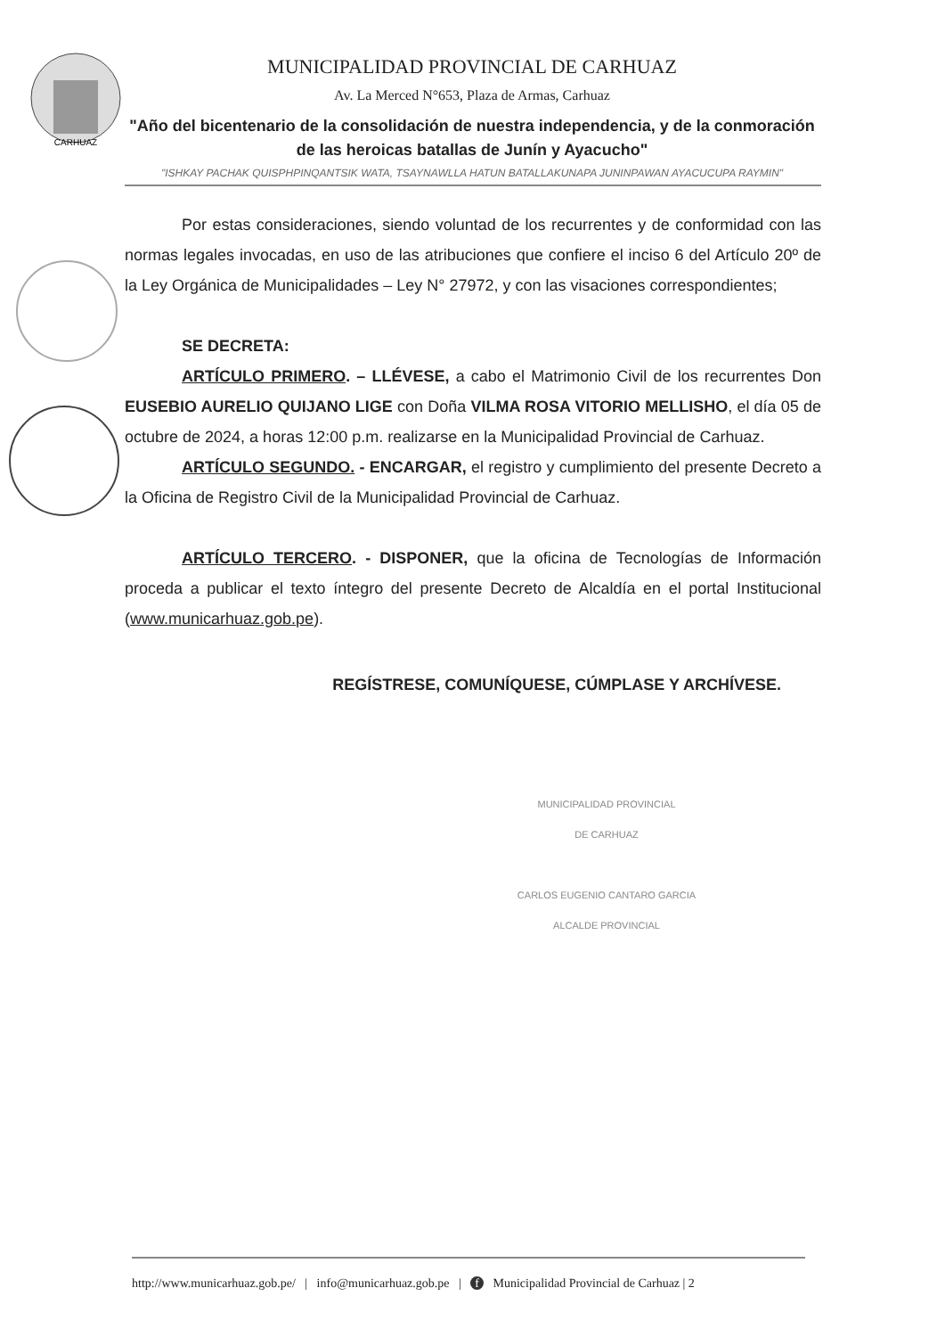CARHUAZ
MUNICIPALIDAD PROVINCIAL DE CARHUAZ
Av. La Merced N°653, Plaza de Armas, Carhuaz
"Año del bicentenario de la consolidación de nuestra independencia, y de la conmoración de las heroicas batallas de Junín y Ayacucho"
"ISHKAY PACHAK QUISPHPINQANTSIK WATA, TSAYNAWLLA HATUN BATALLAKUNAPA JUNINPAWAN AYACUCUPA RAYMIN"
Por estas consideraciones, siendo voluntad de los recurrentes y de conformidad con las normas legales invocadas, en uso de las atribuciones que confiere el inciso 6 del Artículo 20º de la Ley Orgánica de Municipalidades – Ley N° 27972, y con las visaciones correspondientes;
SE DECRETA:
ARTÍCULO PRIMERO. – LLÉVESE, a cabo el Matrimonio Civil de los recurrentes Don EUSEBIO AURELIO QUIJANO LIGE con Doña VILMA ROSA VITORIO MELLISHO, el día 05 de octubre de 2024, a horas 12:00 p.m. realizarse en la Municipalidad Provincial de Carhuaz.
ARTÍCULO SEGUNDO. - ENCARGAR, el registro y cumplimiento del presente Decreto a la Oficina de Registro Civil de la Municipalidad Provincial de Carhuaz.
ARTÍCULO TERCERO. - DISPONER, que la oficina de Tecnologías de Información proceda a publicar el texto íntegro del presente Decreto de Alcaldía en el portal Institucional (www.municarhuaz.gob.pe).
REGÍSTRESE, COMUNÍQUESE, CÚMPLASE Y ARCHÍVESE.
MUNICIPALIDAD PROVINCIAL
DE CARHUAZ
CARLOS EUGENIO CANTARO GARCIA
ALCALDE PROVINCIAL
http://www.municarhuaz.gob.pe/ | info@municarhuaz.gob.pe | f Municipalidad Provincial de Carhuaz | 2